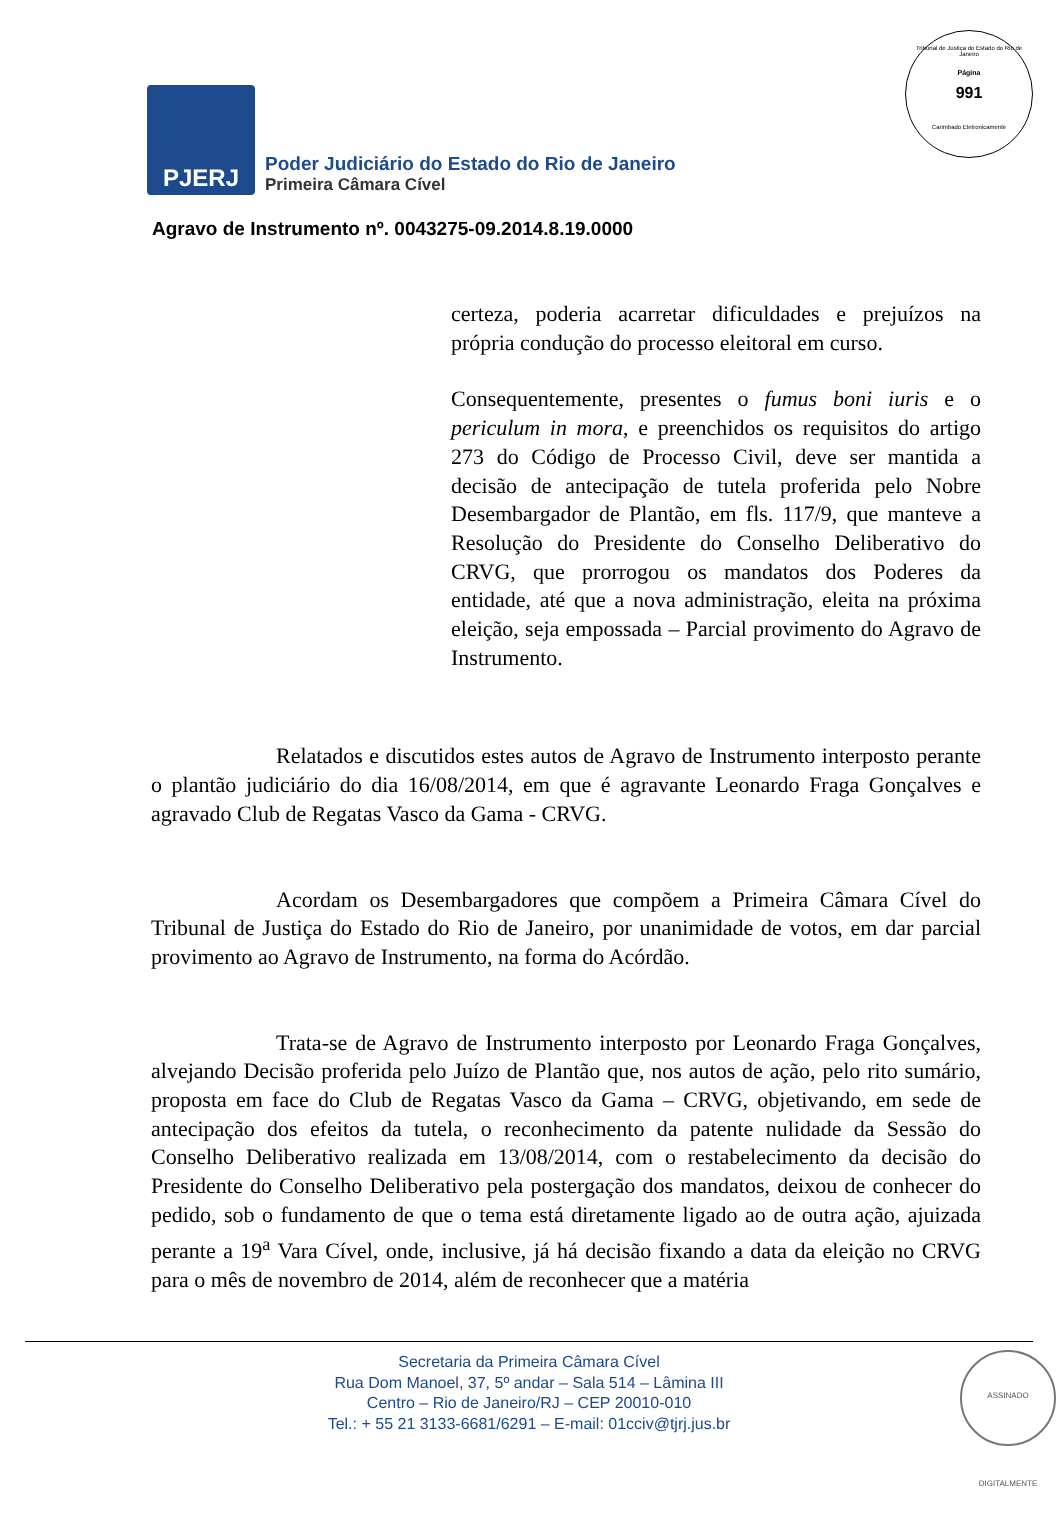Tribunal de Justiça do Estado do Rio de Janeiro
Página
991
Carimbado Eletronicamente
PJERJ
Poder Judiciário do Estado do Rio de Janeiro
Primeira Câmara Cível
Agravo de Instrumento nº. 0043275-09.2014.8.19.0000
certeza, poderia acarretar dificuldades e prejuízos na própria condução do processo eleitoral em curso.
Consequentemente, presentes o fumus boni iuris e o periculum in mora, e preenchidos os requisitos do artigo 273 do Código de Processo Civil, deve ser mantida a decisão de antecipação de tutela proferida pelo Nobre Desembargador de Plantão, em fls. 117/9, que manteve a Resolução do Presidente do Conselho Deliberativo do CRVG, que prorrogou os mandatos dos Poderes da entidade, até que a nova administração, eleita na próxima eleição, seja empossada – Parcial provimento do Agravo de Instrumento.
Relatados e discutidos estes autos de Agravo de Instrumento interposto perante o plantão judiciário do dia 16/08/2014, em que é agravante Leonardo Fraga Gonçalves e agravado Club de Regatas Vasco da Gama - CRVG.
Acordam os Desembargadores que compõem a Primeira Câmara Cível do Tribunal de Justiça do Estado do Rio de Janeiro, por unanimidade de votos, em dar parcial provimento ao Agravo de Instrumento, na forma do Acórdão.
Trata-se de Agravo de Instrumento interposto por Leonardo Fraga Gonçalves, alvejando Decisão proferida pelo Juízo de Plantão que, nos autos de ação, pelo rito sumário, proposta em face do Club de Regatas Vasco da Gama – CRVG, objetivando, em sede de antecipação dos efeitos da tutela, o reconhecimento da patente nulidade da Sessão do Conselho Deliberativo realizada em 13/08/2014, com o restabelecimento da decisão do Presidente do Conselho Deliberativo pela postergação dos mandatos, deixou de conhecer do pedido, sob o fundamento de que o tema está diretamente ligado ao de outra ação, ajuizada perante a 19<sup>a</sup> Vara Cível, onde, inclusive, já há decisão fixando a data da eleição no CRVG para o mês de novembro de 2014, além de reconhecer que a matéria
Secretaria da Primeira Câmara Cível
Rua Dom Manoel, 37, 5º andar – Sala 514 – Lâmina III
Centro – Rio de Janeiro/RJ – CEP 20010-010
Tel.: + 55 21 3133-6681/6291 – E-mail: 01cciv@tjrj.jus.br
ASSINADO DIGITALMENTE